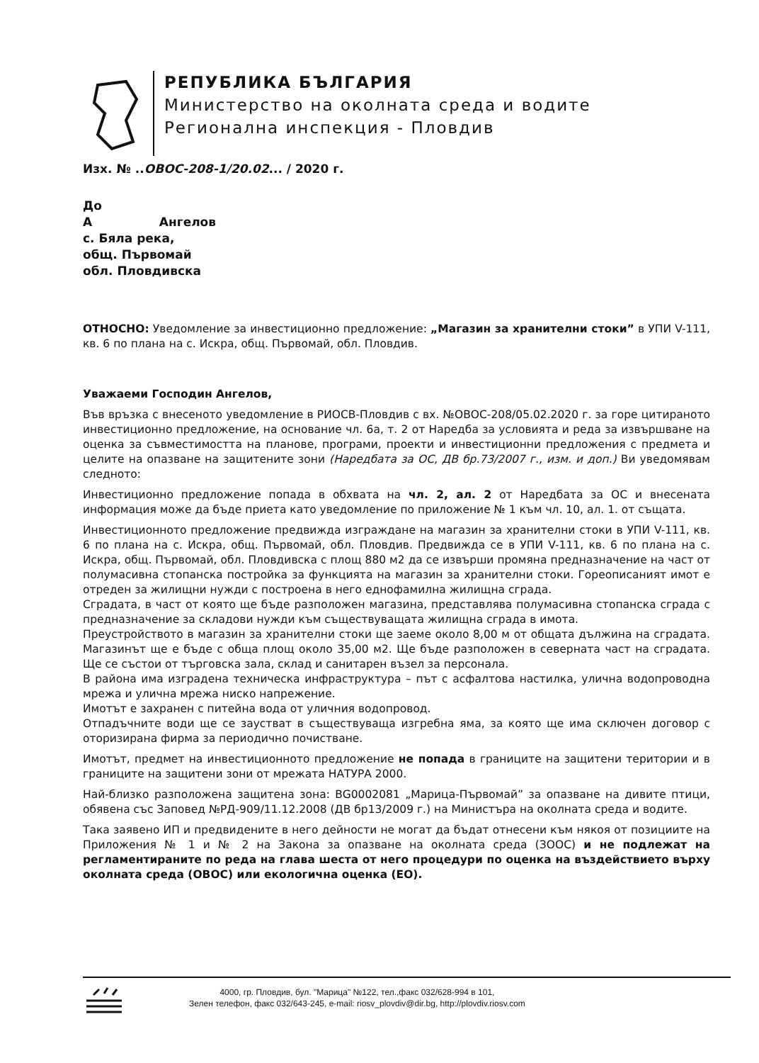РЕПУБЛИКА БЪЛГАРИЯ
Министерство на околната среда и водите
Регионална инспекция - Пловдив
Изх. № ..ОВОС-208-1/20.02... / 2020 г.
До
А Ангелов
с. Бяла река,
общ. Първомай
обл. Пловдивска
ОТНОСНО: Уведомление за инвестиционно предложение: „Магазин за хранителни стоки” в УПИ V-111, кв. 6 по плана на с. Искра, общ. Първомай, обл. Пловдив.
Уважаеми Господин Ангелов,
Във връзка с внесеното уведомление в РИОСВ-Пловдив с вх. №ОВОС-208/05.02.2020 г. за горе цитираното инвестиционно предложение, на основание чл. 6а, т. 2 от Наредба за условията и реда за извършване на оценка за съвместимостта на планове, програми, проекти и инвестиционни предложения с предмета и целите на опазване на защитените зони (Наредбата за ОС, ДВ бр.73/2007 г., изм. и доп.) Ви уведомявам следното:
Инвестиционно предложение попада в обхвата на чл. 2, ал. 2 от Наредбата за ОС и внесената информация може да бъде приета като уведомление по приложение № 1 към чл. 10, ал. 1. от същата.
Инвестиционното предложение предвижда изграждане на магазин за хранителни стоки в УПИ V-111, кв. 6 по плана на с. Искра, общ. Първомай, обл. Пловдив. Предвижда се в УПИ V-111, кв. 6 по плана на с. Искра, общ. Първомай, обл. Пловдивска с площ 880 м2 да се извърши промяна предназначение на част от полумасивна стопанска постройка за функцията на магазин за хранителни стоки. Гореописаният имот е отреден за жилищни нужди с построена в него еднофамилна жилищна сграда.
Сградата, в част от която ще бъде разположен магазина, представлява полумасивна стопанска сграда с предназначение за складови нужди към съществуващата жилищна сграда в имота.
Преустройството в магазин за хранителни стоки ще заеме около 8,00 м от общата дължина на сградата. Магазинът ще е бъде с обща площ около 35,00 м2. Ще бъде разположен в северната част на сградата. Ще се състои от търговска зала, склад и санитарен възел за персонала.
В района има изградена техническа инфраструктура – път с асфалтова настилка, улична водопроводна мрежа и улична мрежа ниско напрежение.
Имотът е захранен с питейна вода от уличния водопровод.
Отпадъчните води ще се заустват в съществуваща изгребна яма, за която ще има сключен договор с оторизирана фирма за периодично почистване.
Имотът, предмет на инвестиционното предложение не попада в границите на защитени територии и в границите на защитени зони от мрежата НАТУРА 2000.
Най-близко разположена защитена зона: BG0002081 „Марица-Първомай” за опазване на дивите птици, обявена със Заповед №РД-909/11.12.2008 (ДВ бр13/2009 г.) на Министъра на околната среда и водите.
Така заявено ИП и предвидените в него дейности не могат да бъдат отнесени към някоя от позициите на Приложения № 1 и № 2 на Закона за опазване на околната среда (ЗООС) и не подлежат на регламентираните по реда на глава шеста от него процедури по оценка на въздействието върху околната среда (ОВОС) или екологична оценка (ЕО).
4000, гр. Пловдив, бул. "Марица" №122, тел.,факс 032/628-994 в 101,
Зелен телефон, факс 032/643-245, e-mail: riosv_plovdiv@dir.bg, http://plovdiv.riosv.com